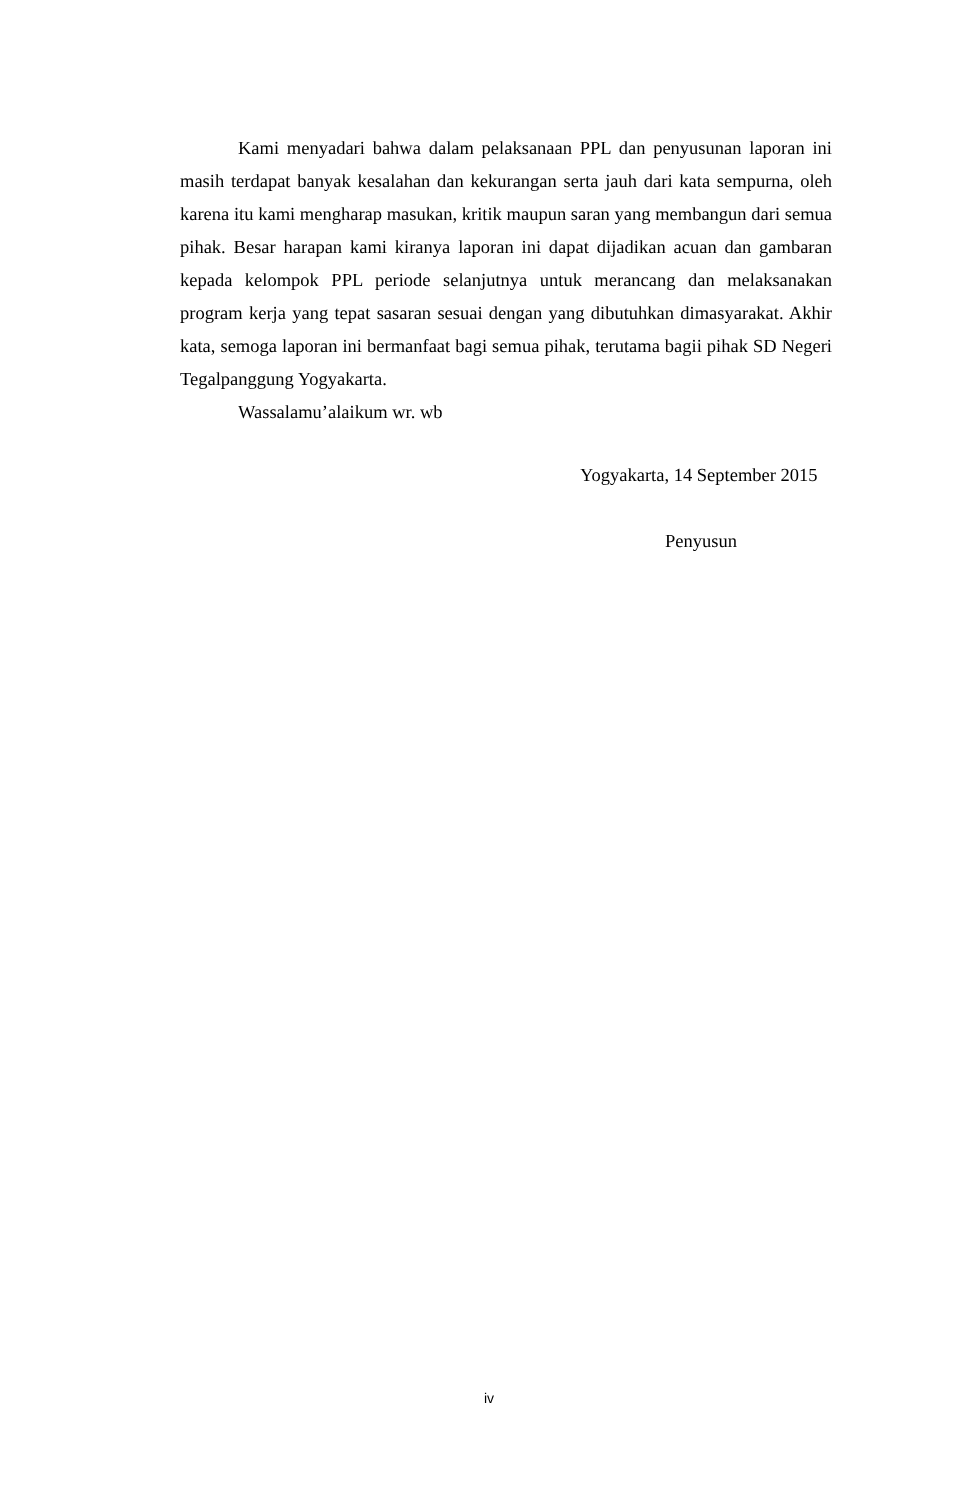Kami menyadari bahwa dalam pelaksanaan PPL dan penyusunan laporan ini masih terdapat banyak kesalahan dan kekurangan serta jauh dari kata sempurna, oleh karena itu kami mengharap masukan, kritik maupun saran yang membangun dari semua pihak. Besar harapan kami kiranya laporan ini dapat dijadikan acuan dan gambaran kepada kelompok PPL periode selanjutnya untuk merancang dan melaksanakan program kerja yang tepat sasaran sesuai dengan yang dibutuhkan dimasyarakat. Akhir kata, semoga laporan ini bermanfaat bagi semua pihak, terutama bagii pihak SD Negeri Tegalpanggung Yogyakarta.
Wassalamu’alaikum wr. wb
Yogyakarta, 14 September 2015
Penyusun
iv